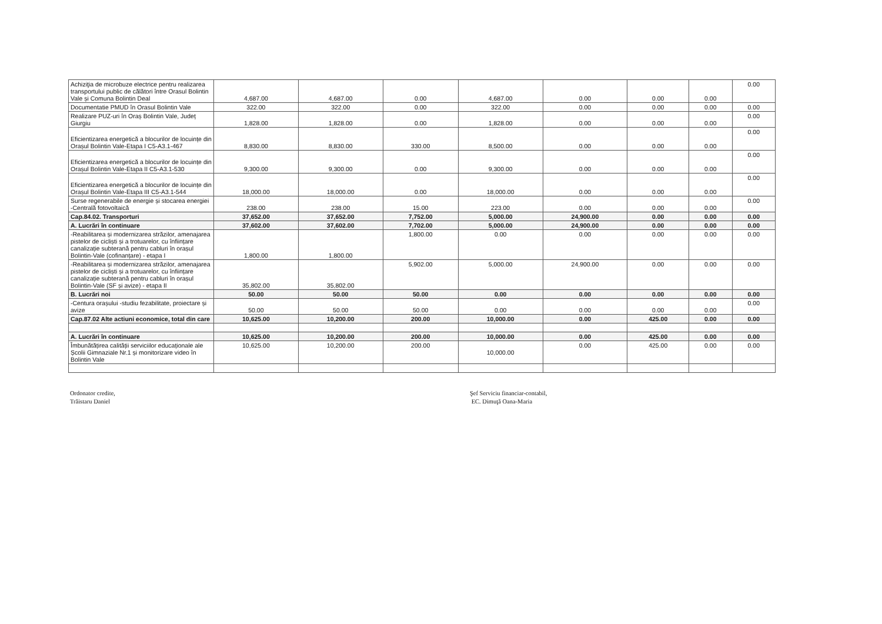| Achiziţia de microbuze electrice pentru realizarea transportului public de călători între Orasul Bolintin Vale și Comuna Bolintin Deal | 4,687.00 | 4,687.00 | 0.00 | 4,687.00 | 0.00 | 0.00 | 0.00 | 0.00 |
| Documentatie PMUD în Orasul Bolintin Vale | 322.00 | 322.00 | 0.00 | 322.00 | 0.00 | 0.00 | 0.00 | 0.00 |
| Realizare PUZ-uri în Oraș Bolintin Vale, Județ Giurgiu | 1,828.00 | 1,828.00 | 0.00 | 1,828.00 | 0.00 | 0.00 | 0.00 | 0.00 |
| Eficientizarea energetică a blocurilor de locuințe din Orașul Bolintin Vale-Etapa I C5-A3.1-467 | 8,830.00 | 8,830.00 | 330.00 | 8,500.00 | 0.00 | 0.00 | 0.00 | 0.00 |
| Eficientizarea energetică a blocurilor de locuințe din Orașul Bolintin Vale-Etapa II C5-A3.1-530 | 9,300.00 | 9,300.00 | 0.00 | 9,300.00 | 0.00 | 0.00 | 0.00 | 0.00 |
| Eficientizarea energetică a blocurilor de locuințe din Orașul Bolintin Vale-Etapa III C5-A3.1-544 | 18,000.00 | 18,000.00 | 0.00 | 18,000.00 | 0.00 | 0.00 | 0.00 | 0.00 |
| Surse regenerabile de energie și stocarea energiei -Centrală fotovoltaică | 238.00 | 238.00 | 15.00 | 223.00 | 0.00 | 0.00 | 0.00 | 0.00 |
| Cap.84.02. Transporturi | 37,652.00 | 37,652.00 | 7,752.00 | 5,000.00 | 24,900.00 | 0.00 | 0.00 | 0.00 |
| A. Lucrări în continuare | 37,602.00 | 37,602.00 | 7,702.00 | 5,000.00 | 24,900.00 | 0.00 | 0.00 | 0.00 |
| -Reabilitarea și modernizarea străzilor, amenajarea pistelor de cicliști și a trotuarelor, cu înființare canalizație subterană pentru cabluri în orașul Bolintin-Vale (cofinanțare) - etapa I | 1,800.00 | 1,800.00 | 1,800.00 | 0.00 | 0.00 | 0.00 | 0.00 | 0.00 |
| -Reabilitarea și modernizarea străzilor, amenajarea pistelor de cicliști și a trotuarelor, cu înființare canalizație subterană pentru cabluri în orașul Bolintin-Vale (SF și avize) - etapa II | 35,802.00 | 35,802.00 | 5,902.00 | 5,000.00 | 24,900.00 | 0.00 | 0.00 | 0.00 |
| B. Lucrări noi | 50.00 | 50.00 | 50.00 | 0.00 | 0.00 | 0.00 | 0.00 | 0.00 |
| -Centura orașului -studiu fezabilitate, proiectare și avize | 50.00 | 50.00 | 50.00 | 0.00 | 0.00 | 0.00 | 0.00 | 0.00 |
| Cap.87.02 Alte actiuni economice, total din care | 10,625.00 | 10,200.00 | 200.00 | 10,000.00 | 0.00 | 425.00 | 0.00 | 0.00 |
| A. Lucrări în continuare | 10,625.00 | 10,200.00 | 200.00 | 10,000.00 | 0.00 | 425.00 | 0.00 | 0.00 |
| Îmbunătățirea calității serviciilor educaționale ale Școlii Gimnaziale Nr.1 și monitorizare video în Bolintin Vale | 10,625.00 | 10,200.00 | 200.00 | 10,000.00 | 0.00 | 425.00 | 0.00 | 0.00 |
Ordonator credite,
Trăistaru Daniel
Şef Serviciu financiar-contabil,
EC. Dimuţă Oana-Maria